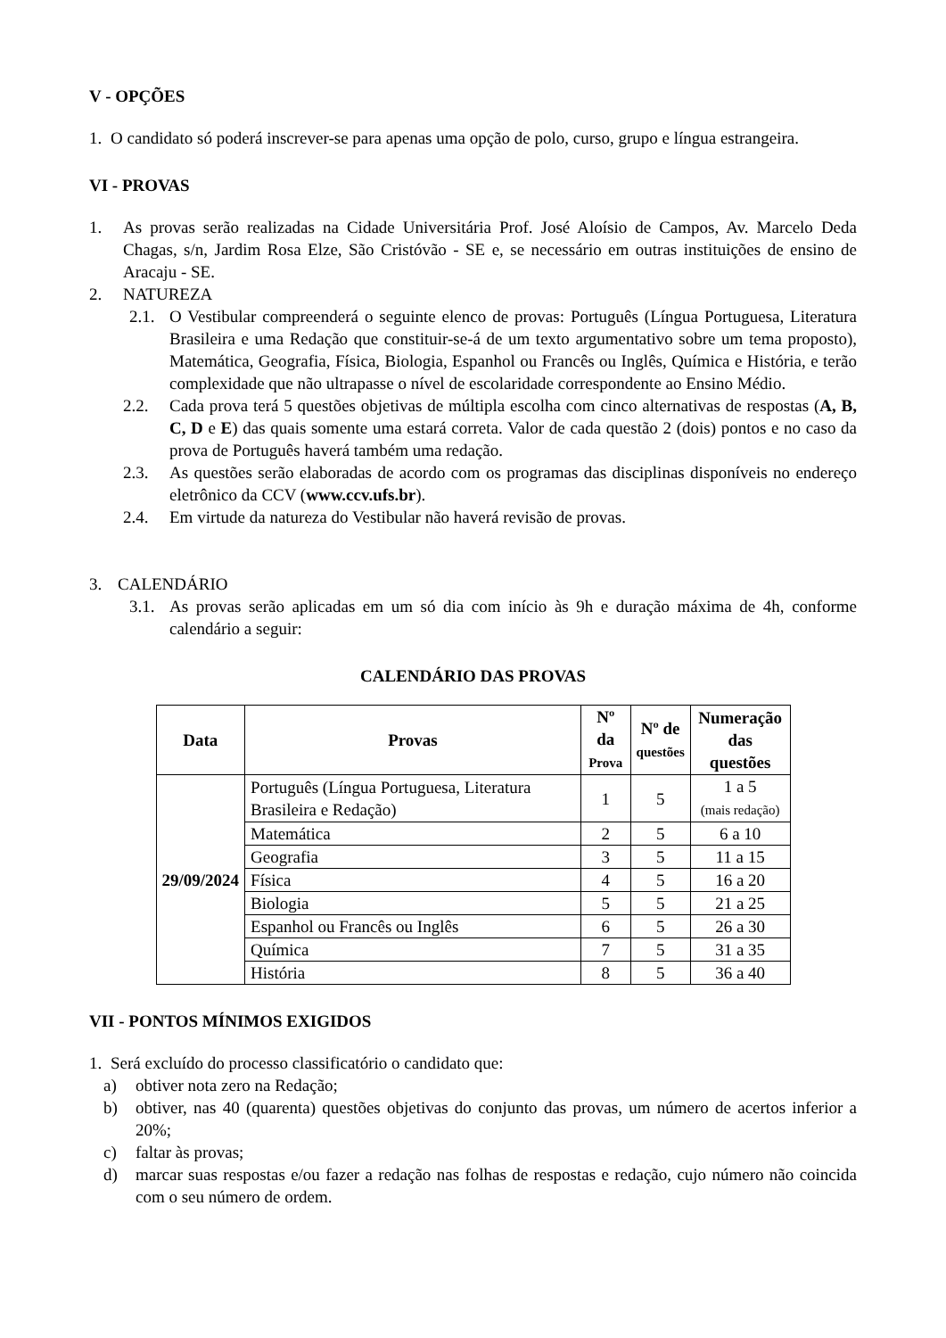V - OPÇÕES
1. O candidato só poderá inscrever-se para apenas uma opção de polo, curso, grupo e língua estrangeira.
VI - PROVAS
1. As provas serão realizadas na Cidade Universitária Prof. José Aloísio de Campos, Av. Marcelo Deda Chagas, s/n, Jardim Rosa Elze, São Cristóvão - SE e, se necessário em outras instituições de ensino de Aracaju - SE.
2. NATUREZA
2.1.
O Vestibular compreenderá o seguinte elenco de provas: Português (Língua Portuguesa, Literatura Brasileira e uma Redação que constituir-se-á de um texto argumentativo sobre um tema proposto), Matemática, Geografia, Física, Biologia, Espanhol ou Francês ou Inglês, Química e História, e terão complexidade que não ultrapasse o nível de escolaridade correspondente ao Ensino Médio.
2.2. Cada prova terá 5 questões objetivas de múltipla escolha com cinco alternativas de respostas (A, B, C, D e E) das quais somente uma estará correta. Valor de cada questão 2 (dois) pontos e no caso da prova de Português haverá também uma redação.
2.3. As questões serão elaboradas de acordo com os programas das disciplinas disponíveis no endereço eletrônico da CCV (www.ccv.ufs.br).
2.4. Em virtude da natureza do Vestibular não haverá revisão de provas.
3. CALENDÁRIO
3.1.
As provas serão aplicadas em um só dia com início às 9h e duração máxima de 4h, conforme calendário a seguir:
CALENDÁRIO DAS PROVAS
| Data | Provas | Nº da Prova | Nº de questões | Numeração das questões |
| --- | --- | --- | --- | --- |
| 29/09/2024 | Português (Língua Portuguesa, Literatura Brasileira e Redação) | 1 | 5 | 1 a 5 (mais redação) |
| | Matemática | 2 | 5 | 6 a 10 |
| | Geografia | 3 | 5 | 11 a 15 |
| | Física | 4 | 5 | 16 a 20 |
| | Biologia | 5 | 5 | 21 a 25 |
| | Espanhol ou Francês ou Inglês | 6 | 5 | 26 a 30 |
| | Química | 7 | 5 | 31 a 35 |
| | História | 8 | 5 | 36 a 40 |
VII - PONTOS MÍNIMOS EXIGIDOS
1. Será excluído do processo classificatório o candidato que:
a) obtiver nota zero na Redação;
b) obtiver, nas 40 (quarenta) questões objetivas do conjunto das provas, um número de acertos inferior a 20%;
c) faltar às provas;
d) marcar suas respostas e/ou fazer a redação nas folhas de respostas e redação, cujo número não coincida com o seu número de ordem.